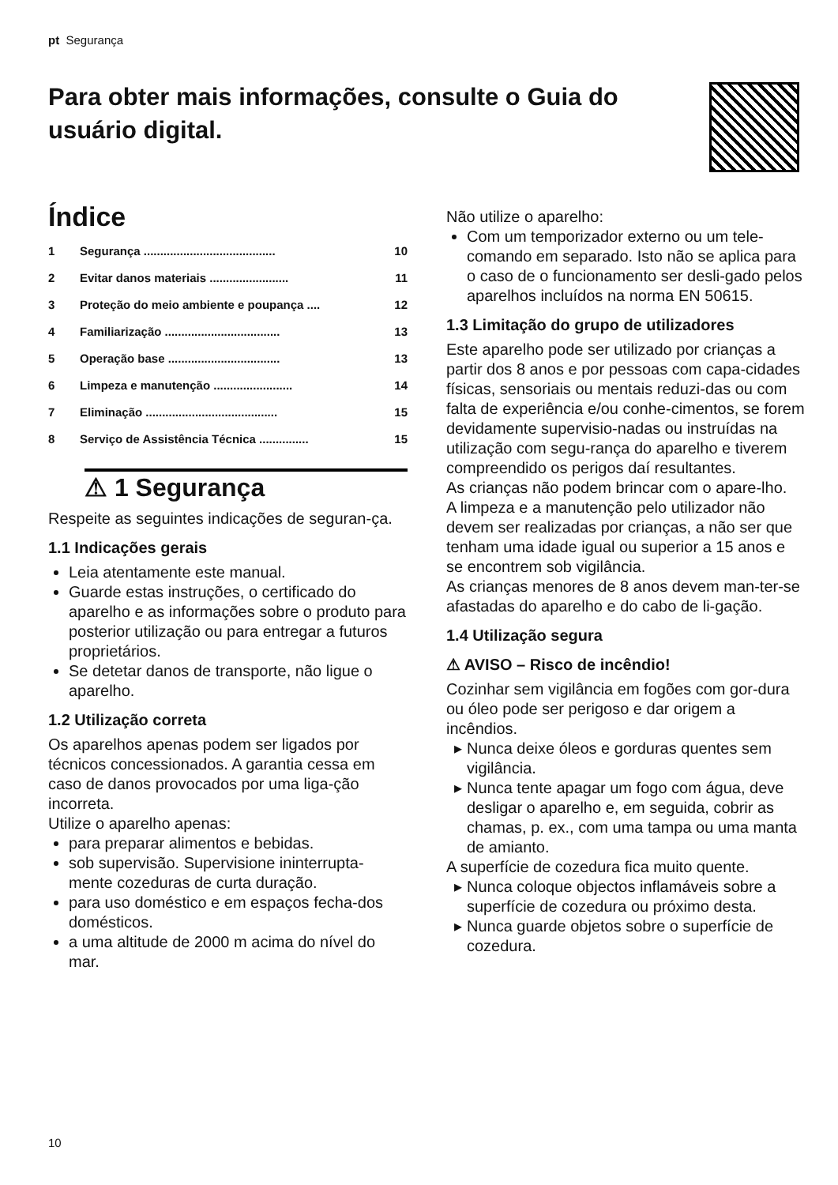pt Segurança
Para obter mais informações, consulte o Guia do usuário digital.
Índice
1 Segurança ........................................ 10
2 Evitar danos materiais ........................ 11
3 Proteção do meio ambiente e poupança .... 12
4 Familiarização ................................... 13
5 Operação base .................................. 13
6 Limpeza e manutenção ........................ 14
7 Eliminação ........................................ 15
8 Serviço de Assistência Técnica ............... 15
⚠ 1 Segurança
Respeite as seguintes indicações de seguran-ça.
1.1 Indicações gerais
Leia atentamente este manual.
Guarde estas instruções, o certificado do aparelho e as informações sobre o produto para posterior utilização ou para entregar a futuros proprietários.
Se detetar danos de transporte, não ligue o aparelho.
1.2 Utilização correta
Os aparelhos apenas podem ser ligados por técnicos concessionados. A garantia cessa em caso de danos provocados por uma liga-ção incorreta.
Utilize o aparelho apenas:
para preparar alimentos e bebidas.
sob supervisão. Supervisione ininterrupta-mente cozeduras de curta duração.
para uso doméstico e em espaços fecha-dos domésticos.
a uma altitude de 2000 m acima do nível do mar.
Não utilize o aparelho:
Com um temporizador externo ou um tele-comando em separado. Isto não se aplica para o caso de o funcionamento ser desli-gado pelos aparelhos incluídos na norma EN 50615.
1.3 Limitação do grupo de utilizadores
Este aparelho pode ser utilizado por crianças a partir dos 8 anos e por pessoas com capa-cidades físicas, sensoriais ou mentais reduzi-das ou com falta de experiência e/ou conhe-cimentos, se forem devidamente supervisio-nadas ou instruídas na utilização com segu-rança do aparelho e tiverem compreendido os perigos daí resultantes.
As crianças não podem brincar com o apare-lho.
A limpeza e a manutenção pelo utilizador não devem ser realizadas por crianças, a não ser que tenham uma idade igual ou superior a 15 anos e se encontrem sob vigilância.
As crianças menores de 8 anos devem man-ter-se afastadas do aparelho e do cabo de li-gação.
1.4 Utilização segura
⚠ AVISO – Risco de incêndio!
Cozinhar sem vigilância em fogões com gor-dura ou óleo pode ser perigoso e dar origem a incêndios.
Nunca deixe óleos e gorduras quentes sem vigilância.
Nunca tente apagar um fogo com água, deve desligar o aparelho e, em seguida, cobrir as chamas, p. ex., com uma tampa ou uma manta de amianto.
A superfície de cozedura fica muito quente.
Nunca coloque objectos inflamáveis sobre a superfície de cozedura ou próximo desta.
Nunca guarde objetos sobre o superfície de cozedura.
10